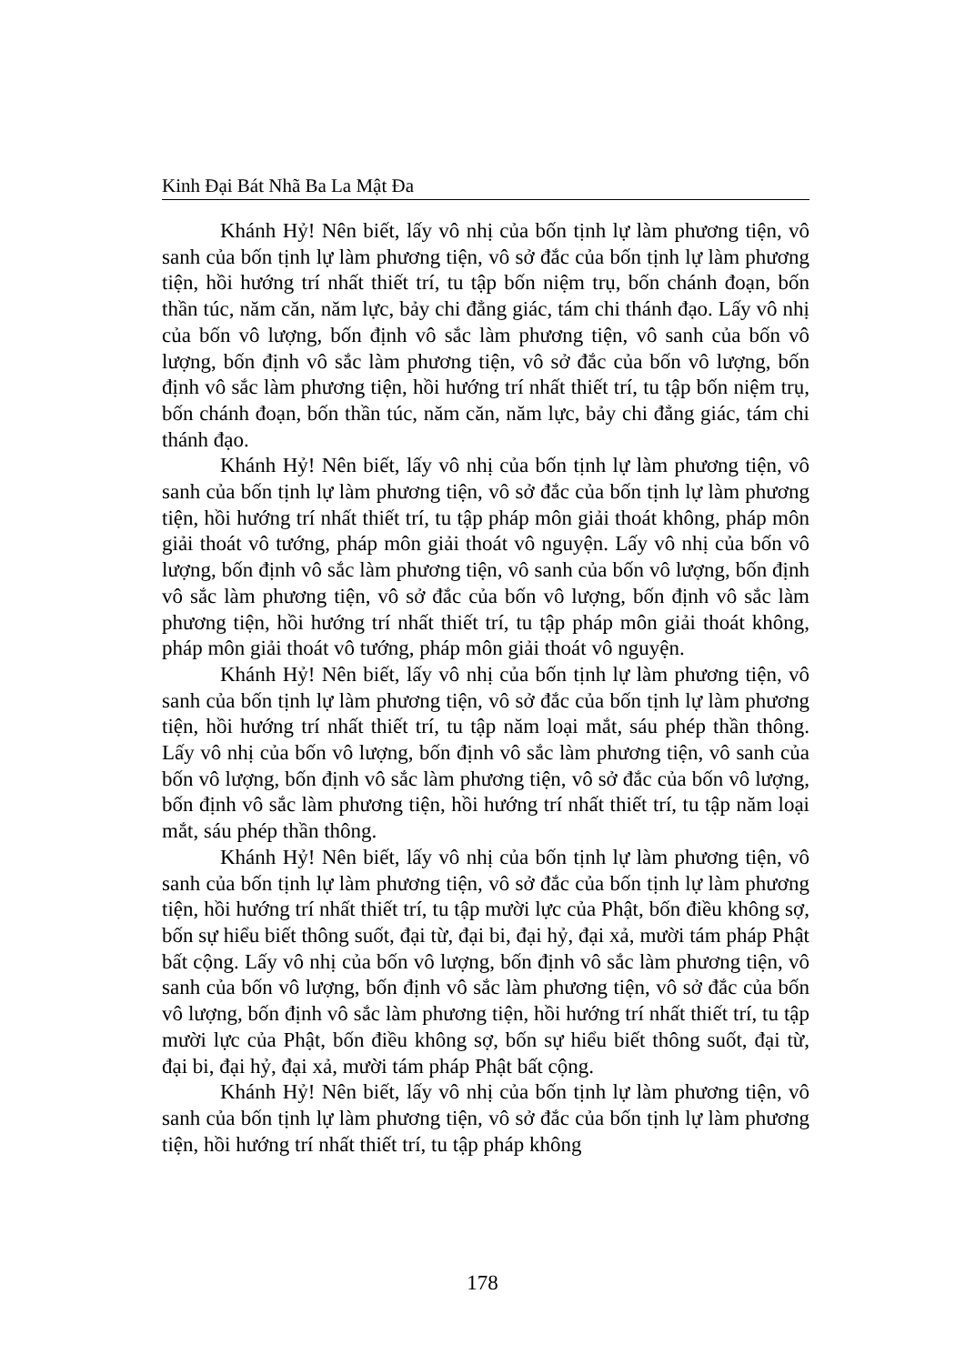Kinh Đại Bát Nhã Ba La Mật Đa
Khánh Hỷ! Nên biết, lấy vô nhị của bốn tịnh lự làm phương tiện, vô sanh của bốn tịnh lự làm phương tiện, vô sở đắc của bốn tịnh lự làm phương tiện, hồi hướng trí nhất thiết trí, tu tập bốn niệm trụ, bốn chánh đoạn, bốn thần túc, năm căn, năm lực, bảy chi đẳng giác, tám chi thánh đạo. Lấy vô nhị của bốn vô lượng, bốn định vô sắc làm phương tiện, vô sanh của bốn vô lượng, bốn định vô sắc làm phương tiện, vô sở đắc của bốn vô lượng, bốn định vô sắc làm phương tiện, hồi hướng trí nhất thiết trí, tu tập bốn niệm trụ, bốn chánh đoạn, bốn thần túc, năm căn, năm lực, bảy chi đẳng giác, tám chi thánh đạo.
Khánh Hỷ! Nên biết, lấy vô nhị của bốn tịnh lự làm phương tiện, vô sanh của bốn tịnh lự làm phương tiện, vô sở đắc của bốn tịnh lự làm phương tiện, hồi hướng trí nhất thiết trí, tu tập pháp môn giải thoát không, pháp môn giải thoát vô tướng, pháp môn giải thoát vô nguyện. Lấy vô nhị của bốn vô lượng, bốn định vô sắc làm phương tiện, vô sanh của bốn vô lượng, bốn định vô sắc làm phương tiện, vô sở đắc của bốn vô lượng, bốn định vô sắc làm phương tiện, hồi hướng trí nhất thiết trí, tu tập pháp môn giải thoát không, pháp môn giải thoát vô tướng, pháp môn giải thoát vô nguyện.
Khánh Hỷ! Nên biết, lấy vô nhị của bốn tịnh lự làm phương tiện, vô sanh của bốn tịnh lự làm phương tiện, vô sở đắc của bốn tịnh lự làm phương tiện, hồi hướng trí nhất thiết trí, tu tập năm loại mắt, sáu phép thần thông. Lấy vô nhị của bốn vô lượng, bốn định vô sắc làm phương tiện, vô sanh của bốn vô lượng, bốn định vô sắc làm phương tiện, vô sở đắc của bốn vô lượng, bốn định vô sắc làm phương tiện, hồi hướng trí nhất thiết trí, tu tập năm loại mắt, sáu phép thần thông.
Khánh Hỷ! Nên biết, lấy vô nhị của bốn tịnh lự làm phương tiện, vô sanh của bốn tịnh lự làm phương tiện, vô sở đắc của bốn tịnh lự làm phương tiện, hồi hướng trí nhất thiết trí, tu tập mười lực của Phật, bốn điều không sợ, bốn sự hiểu biết thông suốt, đại từ, đại bi, đại hỷ, đại xả, mười tám pháp Phật bất cộng. Lấy vô nhị của bốn vô lượng, bốn định vô sắc làm phương tiện, vô sanh của bốn vô lượng, bốn định vô sắc làm phương tiện, vô sở đắc của bốn vô lượng, bốn định vô sắc làm phương tiện, hồi hướng trí nhất thiết trí, tu tập mười lực của Phật, bốn điều không sợ, bốn sự hiểu biết thông suốt, đại từ, đại bi, đại hỷ, đại xả, mười tám pháp Phật bất cộng.
Khánh Hỷ! Nên biết, lấy vô nhị của bốn tịnh lự làm phương tiện, vô sanh của bốn tịnh lự làm phương tiện, vô sở đắc của bốn tịnh lự làm phương tiện, hồi hướng trí nhất thiết trí, tu tập pháp không
178